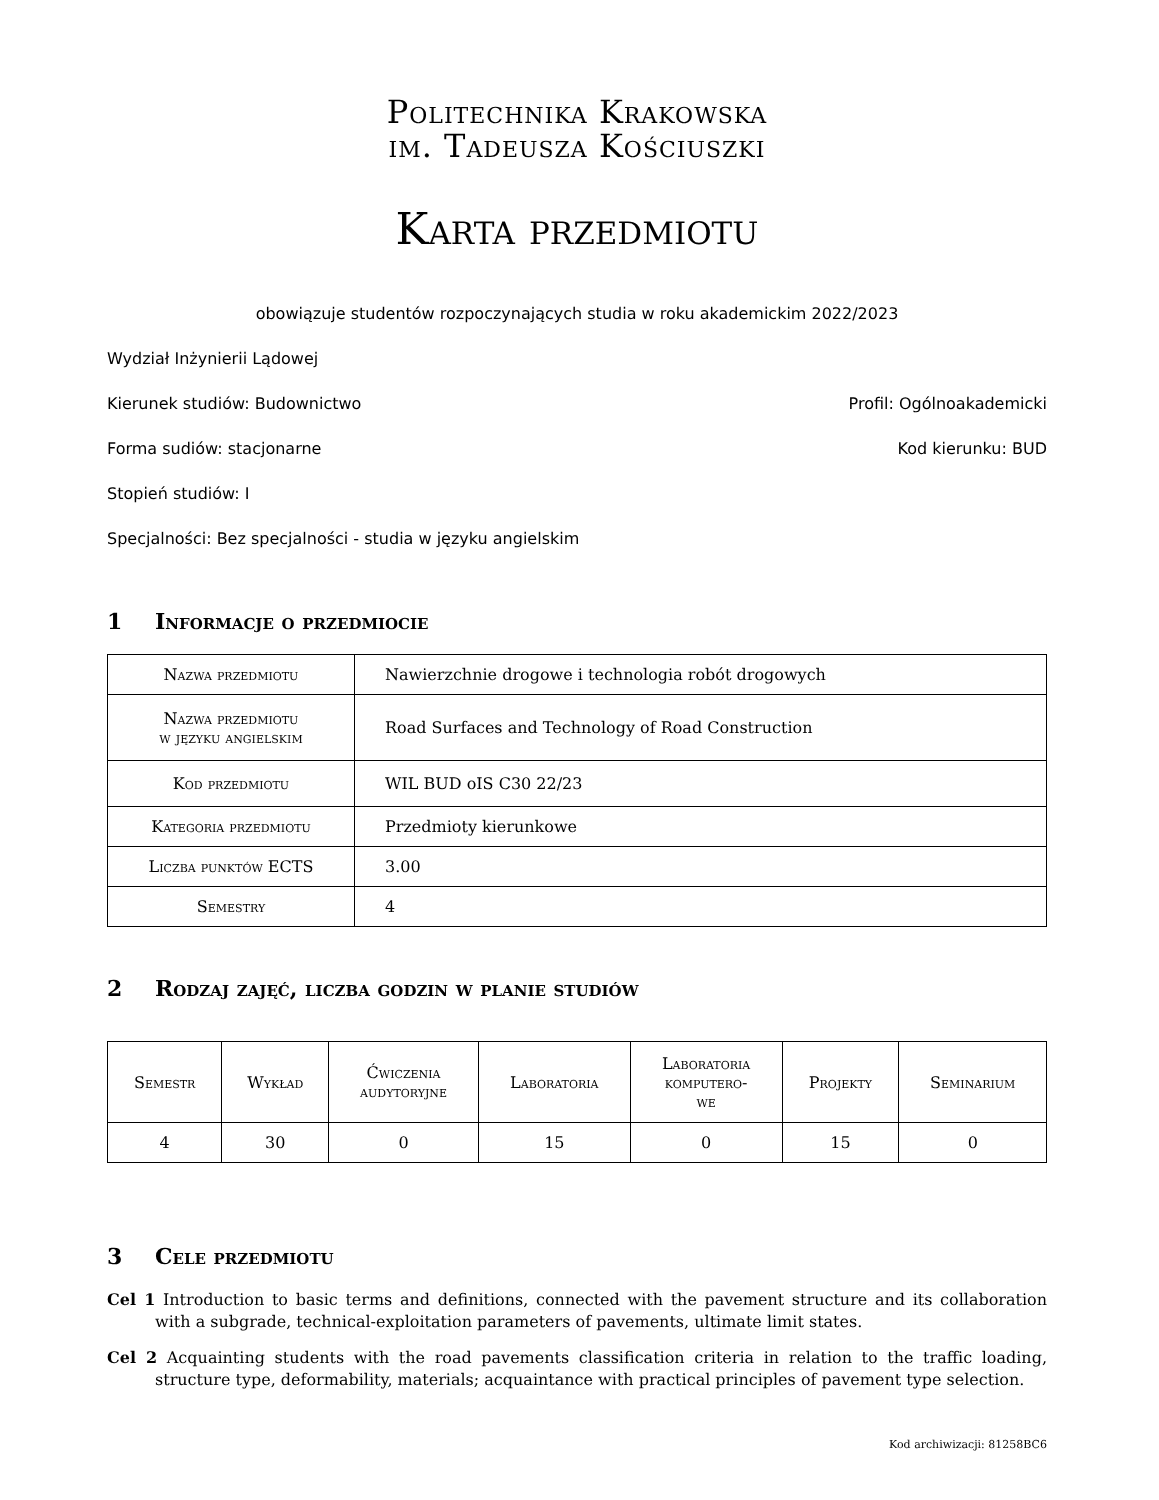Politechnika Krakowska
im. Tadeusza Kościuszki
Karta przedmiotu
obowiązuje studentów rozpoczynających studia w roku akademickim 2022/2023
Wydział Inżynierii Lądowej
Kierunek studiów: Budownictwo Profil: Ogólnoakademicki
Forma sudiów: stacjonarne Kod kierunku: BUD
Stopień studiów: I
Specjalności: Bez specjalności - studia w języku angielskim
1 Informacje o przedmiocie
| Nazwa przedmiotu | Nawierzchnie drogowe i technologia robót drogowych |
| Nazwa przedmiotu w języku angielskim | Road Surfaces and Technology of Road Construction |
| Kod przedmiotu | WIL BUD oIS C30 22/23 |
| Kategoria przedmiotu | Przedmioty kierunkowe |
| Liczba punktów ECTS | 3.00 |
| Semestry | 4 |
2 Rodzaj zajęć, liczba godzin w planie studiów
| Semestr | Wykład | Ćwiczenia audytoryjne | Laboratoria | Laboratoria komputero- we | Projekty | Seminarium |
| --- | --- | --- | --- | --- | --- | --- |
| 4 | 30 | 0 | 15 | 0 | 15 | 0 |
3 Cele przedmiotu
Cel 1 Introduction to basic terms and definitions, connected with the pavement structure and its collaboration with a subgrade, technical-exploitation parameters of pavements, ultimate limit states.
Cel 2 Acquainting students with the road pavements classification criteria in relation to the traffic loading, structure type, deformability, materials; acquaintance with practical principles of pavement type selection.
Kod archiwizacji: 81258BC6